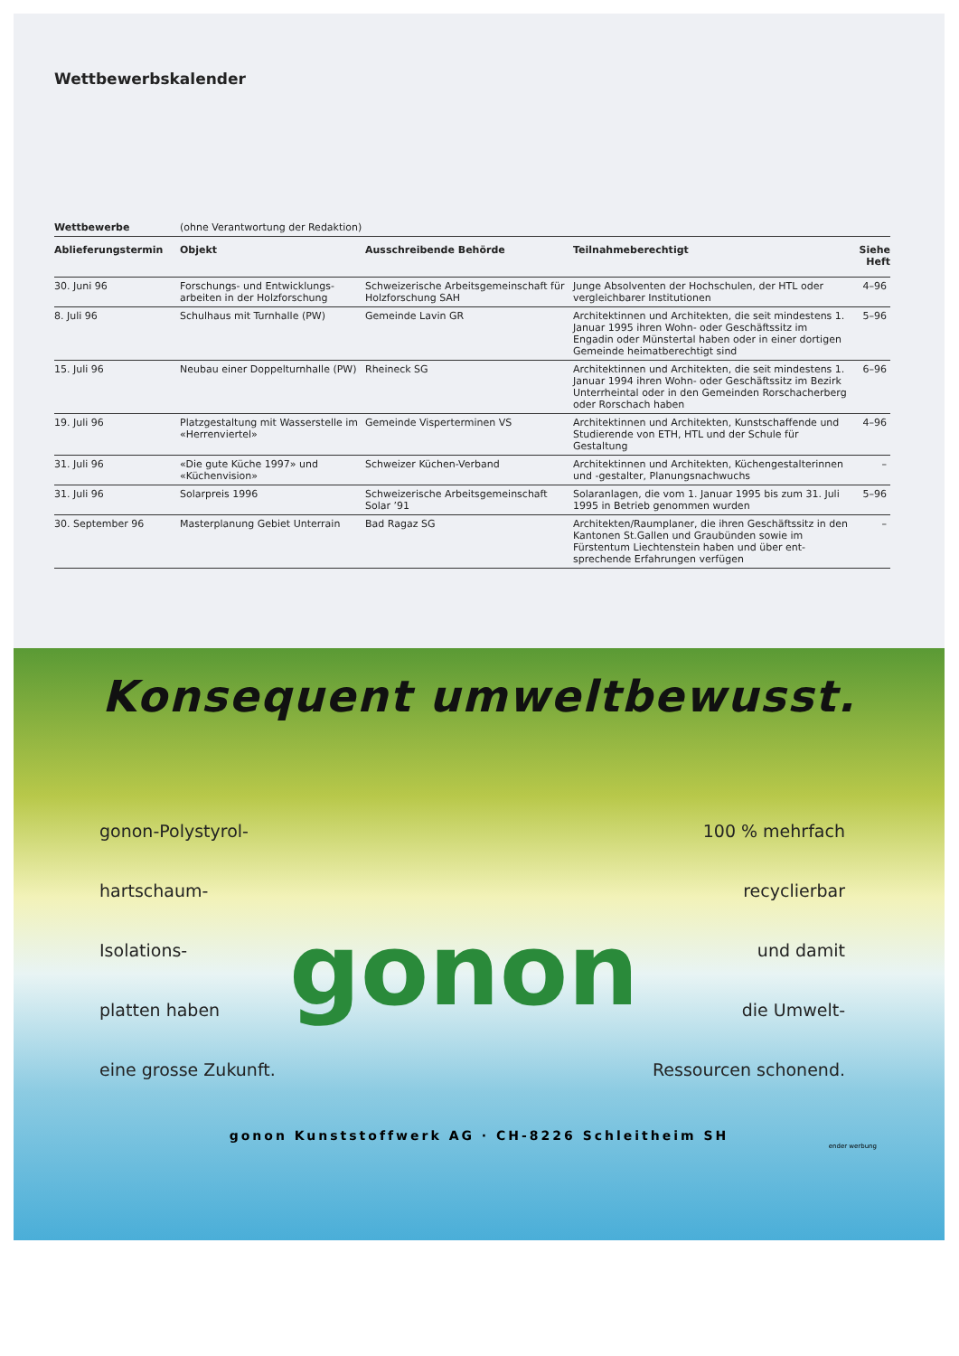Wettbewerbskalender
| Wettbewerbe | (ohne Verantwortung der Redaktion) | | | |
| Ablieferungstermin | Objekt | Ausschreibende Behörde | Teilnahmeberechtigt | Siehe Heft |
| 30. Juni 96 | Forschungs- und Entwicklungs-arbeiten in der Holzforschung | Schweizerische Arbeitsgemeinschaft für Holzforschung SAH | Junge Absolventen der Hochschulen, der HTL oder vergleichbarer Institutionen | 4–96 |
| 8. Juli 96 | Schulhaus mit Turnhalle (PW) | Gemeinde Lavin GR | Architektinnen und Architekten, die seit mindestens 1. Januar 1995 ihren Wohn- oder Geschäftssitz im Engadin oder Münstertal haben oder in einer dortigen Gemeinde heimatberechtigt sind | 5–96 |
| 15. Juli 96 | Neubau einer Doppelturnhalle (PW) | Rheineck SG | Architektinnen und Architekten, die seit mindestens 1. Januar 1994 ihren Wohn- oder Geschäftssitz im Bezirk Unterrheintal oder in den Gemeinden Rorschacherberg oder Rorschach haben | 6–96 |
| 19. Juli 96 | Platzgestaltung mit Wasserstelle im «Herrenviertel» | Gemeinde Visperterminen VS | Architektinnen und Architekten, Kunstschaffende und Studierende von ETH, HTL und der Schule für Gestaltung | 4–96 |
| 31. Juli 96 | «Die gute Küche 1997» und «Küchenvision» | Schweizer Küchen-Verband | Architektinnen und Architekten, Küchengestalterinnen und -gestalter, Planungsnachwuchs | – |
| 31. Juli 96 | Solarpreis 1996 | Schweizerische Arbeitsgemeinschaft Solar ’91 | Solaranlagen, die vom 1. Januar 1995 bis zum 31. Juli 1995 in Betrieb genommen wurden | 5–96 |
| 30. September 96 | Masterplanung Gebiet Unterrain | Bad Ragaz SG | Architekten/Raumplaner, die ihren Geschäftssitz in den Kantonen St.Gallen und Graubünden sowie im Fürstentum Liechtenstein haben und über ent-sprechende Erfahrungen verfügen | – |
Konsequent umweltbewusst.
gonon-Polystyrol-
hartschaum-
Isolations-
platten haben
eine grosse Zukunft.
gonon
100 % mehrfach
recyclierbar
und damit
die Umwelt-
Ressourcen schonend.
gonon Kunststoffwerk AG · CH-8226 Schleitheim SH
ender werbung